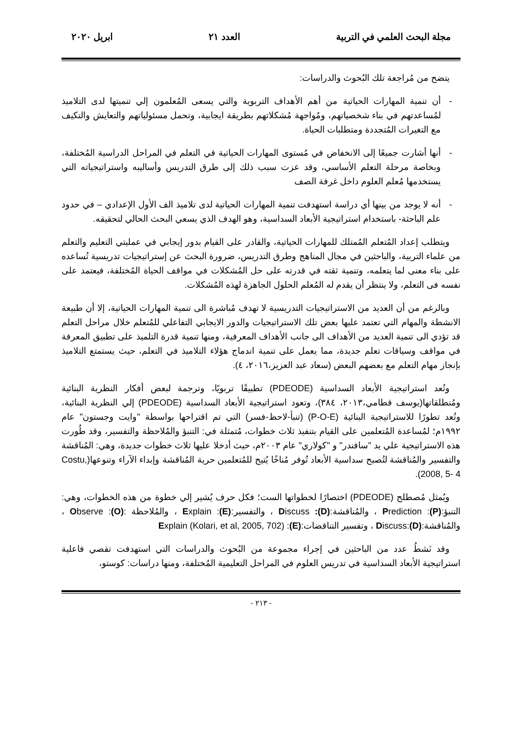مجلة البحث العلمي في التربية العدد ٢١ ابريل ٢٠٢٠
يتضح من مُراجعة تلك البُحوث والدراسات:
- أن تنمية المهارات الحياتية من أهم الأهداف التربوية والتي يسعى المُعلمون إلي تنميتها لدى التلاميذ لمُساعدتهم في بناء شخصياتهم، ومُواجهة مُشكلاتهم بطريقة ايجابية، وتحمل مسئولياتهم والتعايش والتكيف مع التغيرات المُتجددة ومتطلبات الحياة.
- أنها أشارت جميعًا إلى الانخفاض في مُستوى المهارات الحياتية في التعلم في المراحل الدراسية المُختلفة، وبخاصة مرحلة التعلم الأساسي، وقد عزت سبب ذلك إلى طرق التدريس وأساليبه واستراتيجياته التي يستخدمها مُعلم العلوم داخل غرفة الصف
- أنه لا يوجد من بينها أي دراسة استهدفت تنمية المهارات الحياتية لدى تلاميذ الف الأول الإعدادي – في حدود علم الباحثة- باستخدام استراتيجية الأبعاد السداسية، وهو الهدف الذي يسعي البحث الحالي لتحقيقه.
ويتطلب إعداد المُتعلم المُمتلك للمهارات الحياتية، والقادر على القيام بدور إيجابي في عمليتي التعليم والتعلم من علماء التربية، والباحثين في مجال المناهج وطرق التدريس، ضرورة البحث عن إستراتيجيات تدريسية تُساعده على بناء معنى لما يتعلمه، وتنمية ثقته في قدرته على حل المُشكلات في مواقف الحياة المُختلفة، فيعتمد على نفسه فى التعلم، ولا ينتظر أن يقدم له المُعلم الحلول الجاهزة لهذه المُشكلات.
وبالرغم من أن العديد من الاستراتيجيات التدريسية لا تهدف مُباشرة الى تنمية المهارات الحياتية، إلا أن طبيعة الانشطة والمهام التي تعتمد عليها بعض تلك الاستراتيجيات والدور الايجابي التفاعلي للمُتعلم خلال مراحل التعلم قد تؤدي الى تنمية العديد من الأهداف الى جانب الأهداف المعرفية، ومنها تنمية قدرة التلميذ على تطبيق المعرفة في مواقف وسياقات تعلم جديدة، مما يعمل على تنمية اندماج هؤلاء التلاميذ في التعلم، حيث يستمتع التلاميذ بإنجاز مهام التعلم مع بعضهم البعض (سعاد عبد العزيز،٢٠١٦، ٤).
وتُعد استراتيجية الأبعاد السداسية (PDEODE) تطبيقًا تربويًا، وترجمة لبعض أفكار النظرية البنائية ومُنطلقاتها(يوسف قطامي،٢٠١٣، ٣٨٤)، وتعود استراتيجية الأبعاد السداسية (PDEODE) إلي النظرية البنائية، وتُعد تطورًا للاستراتيجية البنائية (P-O-E) (تنبأ-لاحظ-فسر) التي تم اقتراحها بواسطة "وايت وجستون" عام ١٩٩٢م؛ لمُساعدة المُتعلمين على القيام بتنفيذ ثلاث خطوات، مُتمثلة في: التنبؤ والمُلاحظة والتفسير، وقد طُورت هذه الاستراتيجية علي يد "سافندر" و "كولاري" عام ٢٠٠٣م، حيث أدخلا عليها ثلاث خطوات جديدة، وهي: المُناقشة والتفسير والمُناقشة لتُصبح سداسية الأبعاد تُوفر مُناخًا يُتيح للمُتعلمين حرية المُناقشة وإبداء الآراء وتنوعها(Costu, 2008, 5- 4).
ويُمثل مُصطلح (PDEODE) اختصارًا لخطواتها الست؛ فكل حرف يُشير إلي خطوة من هذه الخطوات، وهي: التنبؤ:(P): Prediction ، والمُناقشة:(D): Discuss ، والتفسير:(E): Explain ، والمُلاحظة :(O): Observe ، والمُناقشة:(D):Discuss ، وتفسير التناقضات:(E): Explain (Kolari, et al, 2005, 702)
وقد نَشطُ عدد من الباحثين في إجراء مجموعة من البُحوث والدراسات التي استهدفت تقصي فاعلية استراتيجية الأبعاد السداسية في تدريس العلوم في المراحل التعليمية المُختلفة، ومنها دراسات: كوستو،
- ٢١٣ -